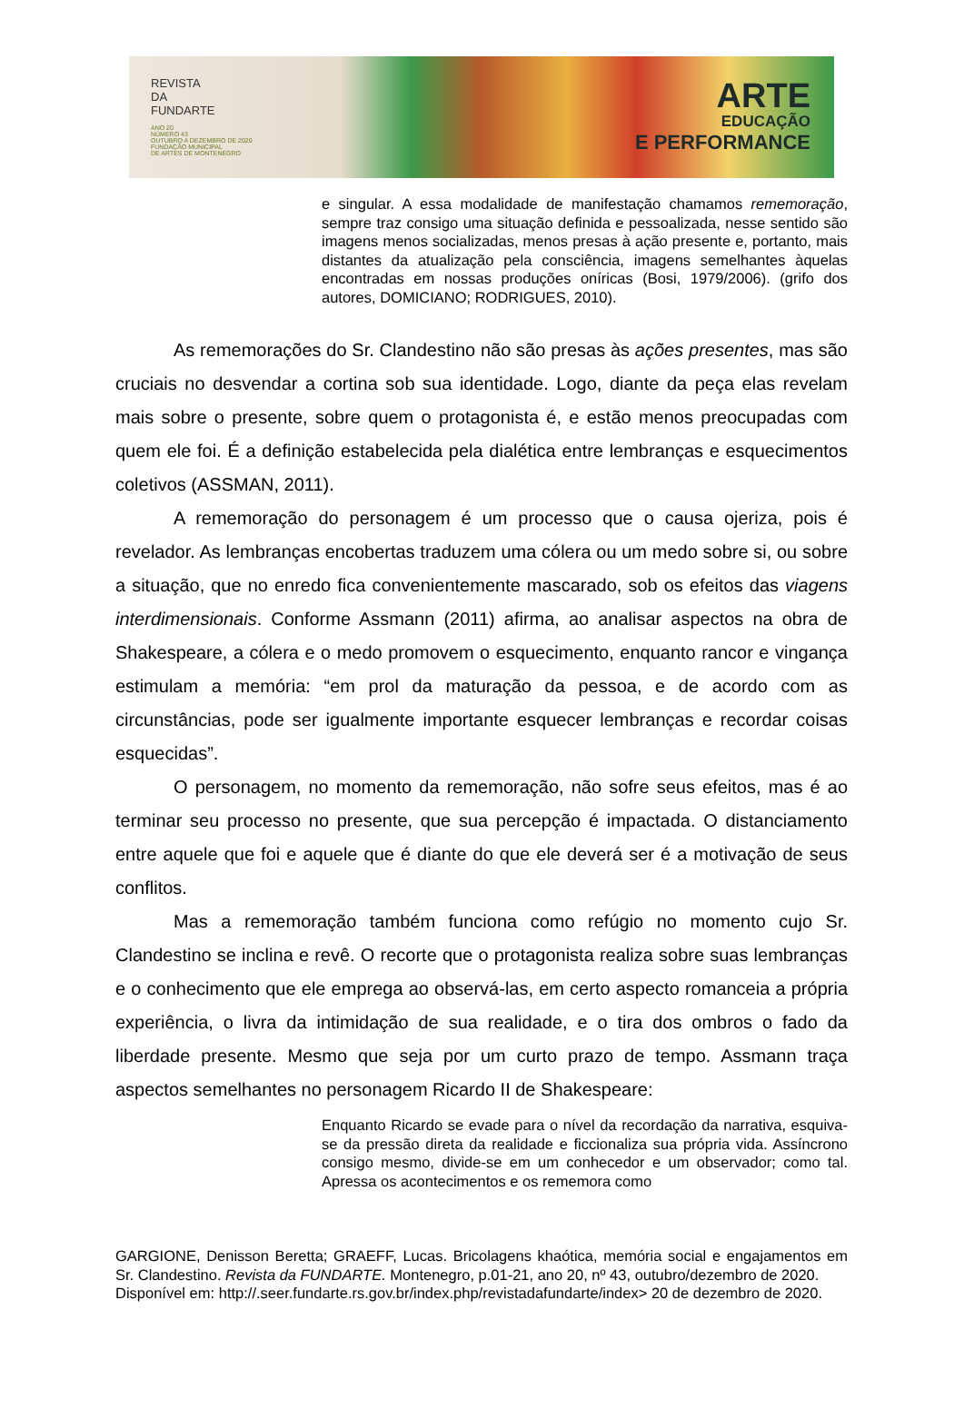REVISTA
DA
FUNDARTE
ANO 20
NÚMERO 43
OUTUBRO A DEZEMBRO DE 2020
FUNDAÇÃO MUNICIPAL
DE ARTES DE MONTENEGRO
ARTE
EDUCAÇÃO
E PERFORMANCE
e singular. A essa modalidade de manifestação chamamos rememoração, sempre traz consigo uma situação definida e pessoalizada, nesse sentido são imagens menos socializadas, menos presas à ação presente e, portanto, mais distantes da atualização pela consciência, imagens semelhantes àquelas encontradas em nossas produções oníricas (Bosi, 1979/2006). (grifo dos autores, DOMICIANO; RODRIGUES, 2010).
As rememorações do Sr. Clandestino não são presas às ações presentes, mas são cruciais no desvendar a cortina sob sua identidade. Logo, diante da peça elas revelam mais sobre o presente, sobre quem o protagonista é, e estão menos preocupadas com quem ele foi. É a definição estabelecida pela dialética entre lembranças e esquecimentos coletivos (ASSMAN, 2011).
A rememoração do personagem é um processo que o causa ojeriza, pois é revelador. As lembranças encobertas traduzem uma cólera ou um medo sobre si, ou sobre a situação, que no enredo fica convenientemente mascarado, sob os efeitos das viagens interdimensionais. Conforme Assmann (2011) afirma, ao analisar aspectos na obra de Shakespeare, a cólera e o medo promovem o esquecimento, enquanto rancor e vingança estimulam a memória: “em prol da maturação da pessoa, e de acordo com as circunstâncias, pode ser igualmente importante esquecer lembranças e recordar coisas esquecidas”.
O personagem, no momento da rememoração, não sofre seus efeitos, mas é ao terminar seu processo no presente, que sua percepção é impactada. O distanciamento entre aquele que foi e aquele que é diante do que ele deverá ser é a motivação de seus conflitos.
Mas a rememoração também funciona como refúgio no momento cujo Sr. Clandestino se inclina e revê. O recorte que o protagonista realiza sobre suas lembranças e o conhecimento que ele emprega ao observá-las, em certo aspecto romanceia a própria experiência, o livra da intimidação de sua realidade, e o tira dos ombros o fado da liberdade presente. Mesmo que seja por um curto prazo de tempo. Assmann traça aspectos semelhantes no personagem Ricardo II de Shakespeare:
Enquanto Ricardo se evade para o nível da recordação da narrativa, esquiva-se da pressão direta da realidade e ficcionaliza sua própria vida. Assíncrono consigo mesmo, divide-se em um conhecedor e um observador; como tal. Apressa os acontecimentos e os rememora como
GARGIONE, Denisson Beretta; GRAEFF, Lucas. Bricolagens khaótica, memória social e engajamentos em Sr. Clandestino. Revista da FUNDARTE. Montenegro, p.01-21, ano 20, nº 43, outubro/dezembro de 2020.
Disponível em: http://.seer.fundarte.rs.gov.br/index.php/revistadafundarte/index> 20 de dezembro de 2020.